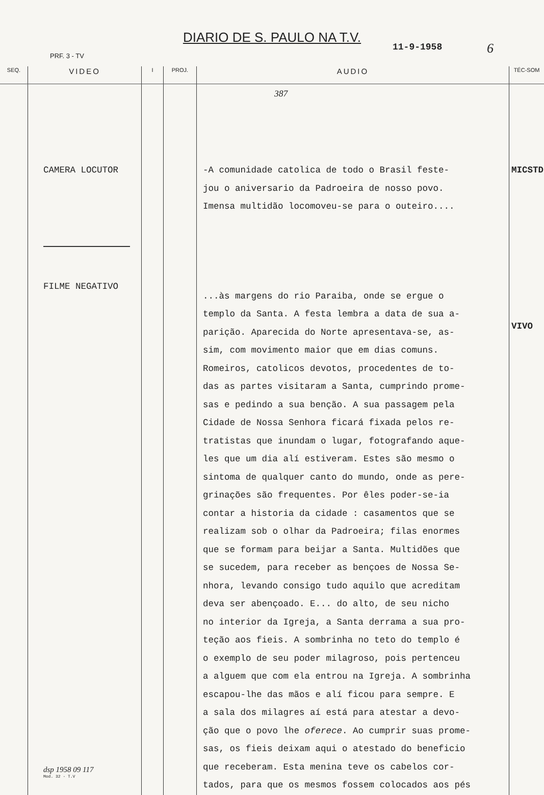DIARIO DE S. PAULO NA T.V.
11-9-1958 6
PRF. 3 - TV
| SEQ. | VIDEO | I | PROJ. | AUDIO | TÉC-SOM |
| --- | --- | --- | --- | --- | --- |
| | CAMERA LOCUTOR FILME NEGATIVO dsp 1958 09 117 Mod. 32 - T.V | | | 387 -A comunidade catolica de todo o Brasil feste- jou o aniversario da Padroeira de nosso povo. Imensa multidão locomoveu-se para o outeiro.... ...às margens do rio Paraiba, onde se ergue o templo da Santa. A festa lembra a data de sua a- parição. Aparecida do Norte apresentava-se, as- sim, com movimento maior que em dias comuns. Romeiros, catolicos devotos, procedentes de to- das as partes visitaram a Santa, cumprindo prome- sas e pedindo a sua benção. A sua passagem pela Cidade de Nossa Senhora ficará fixada pelos re- tratistas que inundam o lugar, fotografando aque- les que um dia alí estiveram. Estes são mesmo o sintoma de qualquer canto do mundo, onde as pere- grinações são frequentes. Por êles poder-se-ia contar a historia da cidade : casamentos que se realizam sob o olhar da Padroeira; filas enormes que se formam para beijar a Santa. Multidões que se sucedem, para receber as bençoes de Nossa Se- nhora, levando consigo tudo aquilo que acreditam deva ser abençoado. E... do alto, de seu nicho no interior da Igreja, a Santa derrama a sua pro- teção aos fieis. A sombrinha no teto do templo é o exemplo de seu poder milagroso, pois pertenceu a alguem que com ela entrou na Igreja. A sombrinha escapou-lhe das mãos e alí ficou para sempre. E a sala dos milagres aí está para atestar a devo- ção que o povo lhe oferece . Ao cumprir suas prome- sas, os fieis deixam aqui o atestado do beneficio que receberam. Esta menina teve os cabelos cor- tados, para que os mesmos fossem colocados aos pés | MICSTD VIVO |